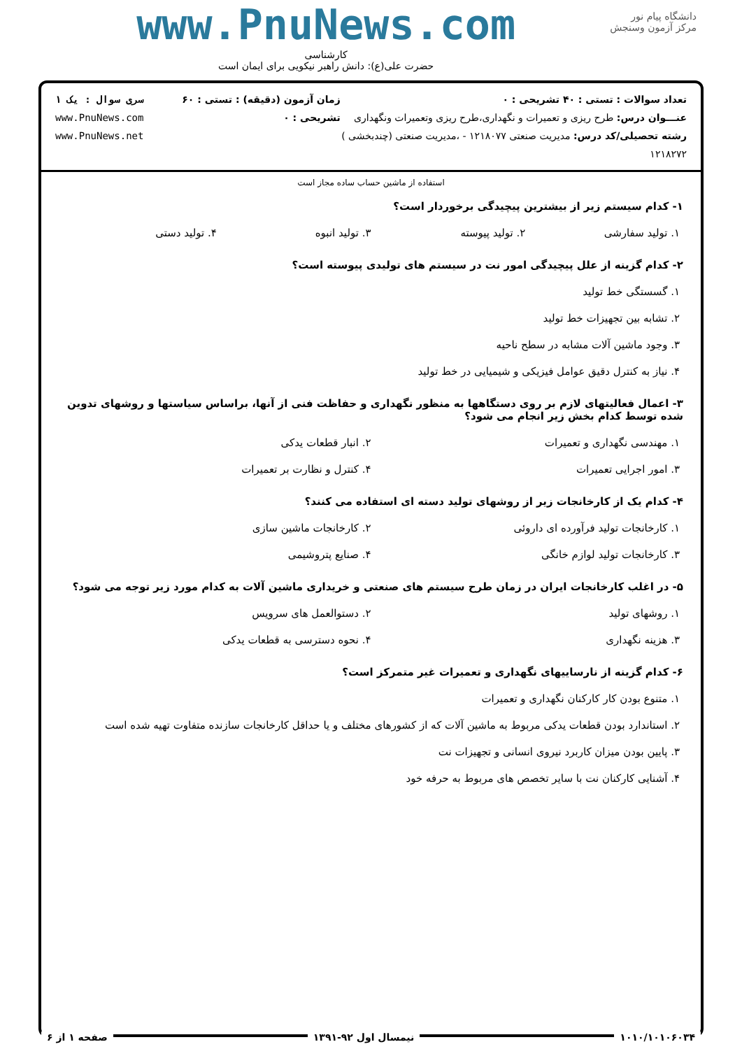دانشگاه پیام نور
مرکز آزمون وسنجش
www.PnuNews.com
کارشناسی
حضرت علی(ع): دانش راهبر نیکویی برای ایمان است
تعداد سوالات : تستی : ۴۰ تشریحی : ۰
عنـــوان درس: طرح ریزی و تعمیرات و نگهداری،طرح ریزی وتعمیرات ونگهداری
رشته تحصیلی/کد درس: مدیریت صنعتی ۱۲۱۸۰۷۷ - ،مدیریت صنعتی (چندبخشی ) ۱۲۱۸۲۷۲
زمان آزمون (دقیقه) : تستی : ۶۰ تشریحی : ۰
سری سوال : یک ۱
www.PnuNews.com
www.PnuNews.net
استفاده از ماشین حساب ساده مجاز است
۱- کدام سیستم زیر از بیشترین پیچیدگی برخوردار است؟
۱. تولید سفارشی ۲. تولید پیوسته ۳. تولید انبوه ۴. تولید دستی
۲- کدام گزینه از علل پیچیدگی امور نت در سیستم های تولیدی پیوسته است؟
۱. گسستگی خط تولید
۲. تشابه بین تجهیزات خط تولید
۳. وجود ماشین آلات مشابه در سطح ناحیه
۴. نیاز به کنترل دقیق عوامل فیزیکی و شیمیایی در خط تولید
۳- اعمال فعالیتهای لازم بر روی دستگاهها به منظور نگهداری و حفاظت فنی از آنها، براساس سیاستها و روشهای تدوین شده توسط کدام بخش زیر انجام می شود؟
۱. مهندسی نگهداری و تعمیرات ۲. انبار قطعات یدکی ۳. امور اجرایی تعمیرات ۴. کنترل و نظارت بر تعمیرات
۴- کدام یک از کارخانجات زیر از روشهای تولید دسته ای استفاده می کنند؟
۱. کارخانجات تولید فرآورده ای داروئی ۲. کارخانجات ماشین سازی ۳. کارخانجات تولید لوازم خانگی ۴. صنایع پتروشیمی
۵- در اغلب کارخانجات ایران در زمان طرح سیستم های صنعتی و خریداری ماشین آلات به کدام مورد زیر توجه می شود؟
۱. روشهای تولید ۲. دستوالعمل های سرویس ۳. هزینه نگهداری ۴. نحوه دسترسی به قطعات یدکی
۶- کدام گزینه از نارساییهای نگهداری و تعمیرات غیر متمرکز است؟
۱. متنوع بودن کار کارکنان نگهداری و تعمیرات
۲. استاندارد بودن قطعات یدکی مربوط به ماشین آلات که از کشورهای مختلف و یا حداقل کارخانجات سازنده متفاوت تهیه شده است
۳. پایین بودن میزان کاربرد نیروی انسانی و تجهیزات نت
۴. آشنایی کارکنان نت با سایر تخصص های مربوط به حرفه خود
۱۰۱۰/۱۰۱۰۶۰۳۴ نیمسال اول ۹۲-۱۳۹۱ صفحه ۱ از ۶